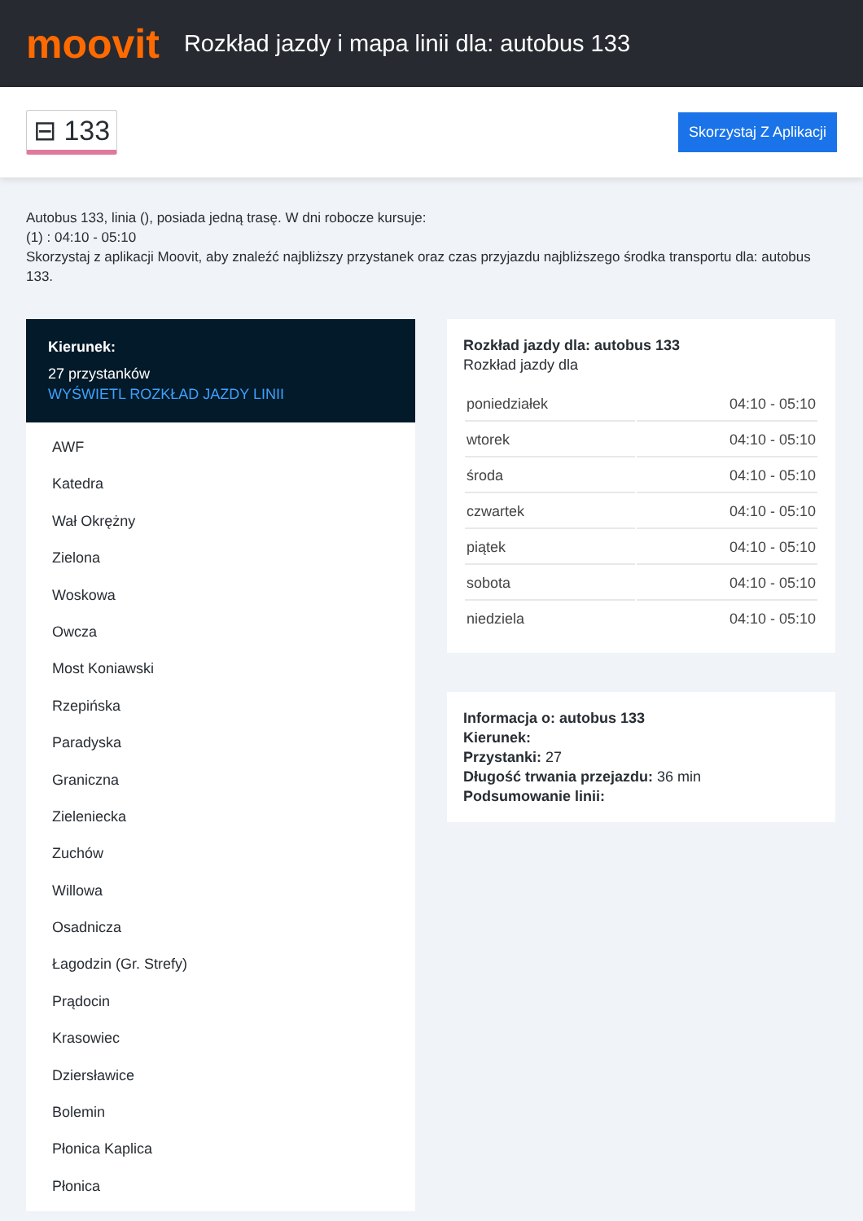moovit
Rozkład jazdy i mapa linii dla: autobus 133
⊟ 133 Skorzystaj Z Aplikacji
Autobus 133, linia (), posiada jedną trasę. W dni robocze kursuje:
(1) : 04:10 - 05:10
Skorzystaj z aplikacji Moovit, aby znaleźć najbliższy przystanek oraz czas przyjazdu najbliższego środka transportu dla: autobus 133.
Kierunek:
27 przystanków
WYŚWIETL ROZKŁAD JAZDY LINII
AWF
Katedra
Wał Okrężny
Zielona
Woskowa
Owcza
Most Koniawski
Rzepińska
Paradyska
Graniczna
Zieleniecka
Zuchów
Willowa
Osadnicza
Łagodzin (Gr. Strefy)
Prądocin
Krasowiec
Dziersławice
Bolemin
Płonica Kaplica
Płonica
Rozkład jazdy dla: autobus 133
Rozkład jazdy dla
| poniedziałek | 04:10 - 05:10 |
| wtorek | 04:10 - 05:10 |
| środa | 04:10 - 05:10 |
| czwartek | 04:10 - 05:10 |
| piątek | 04:10 - 05:10 |
| sobota | 04:10 - 05:10 |
| niedziela | 04:10 - 05:10 |
Informacja o: autobus 133
Kierunek:
Przystanki: 27
Długość trwania przejazdu: 36 min
Podsumowanie linii: